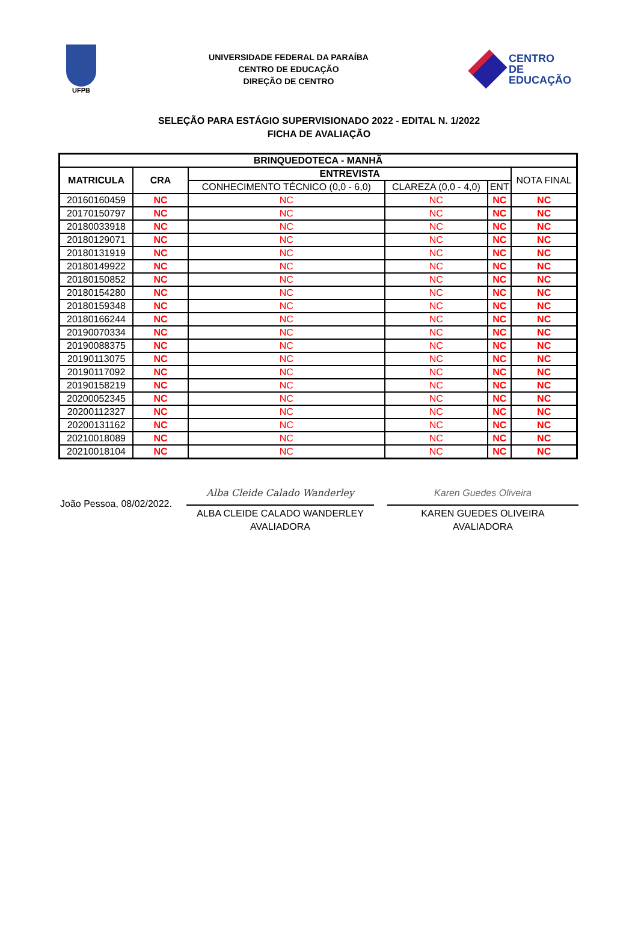UFPB
UNIVERSIDADE FEDERAL DA PARAÍBA
CENTRO DE EDUCAÇÃO
DIREÇÃO DE CENTRO
CENTRO
DE EDUCAÇÃO
SELEÇÃO PARA ESTÁGIO SUPERVISIONADO 2022 - EDITAL N. 1/2022
FICHA DE AVALIAÇÃO
| BRINQUEDOTECA - MANHÃ | | | | | |
| --- | --- | --- | --- | --- | --- |
| MATRICULA | CRA | ENTREVISTA | | | NOTA FINAL |
| | | CONHECIMENTO TÉCNICO (0,0 - 6,0) | CLAREZA (0,0 - 4,0) | ENT | |
| 20160160459 | NC | NC | NC | NC | NC |
| 20170150797 | NC | NC | NC | NC | NC |
| 20180033918 | NC | NC | NC | NC | NC |
| 20180129071 | NC | NC | NC | NC | NC |
| 20180131919 | NC | NC | NC | NC | NC |
| 20180149922 | NC | NC | NC | NC | NC |
| 20180150852 | NC | NC | NC | NC | NC |
| 20180154280 | NC | NC | NC | NC | NC |
| 20180159348 | NC | NC | NC | NC | NC |
| 20180166244 | NC | NC | NC | NC | NC |
| 20190070334 | NC | NC | NC | NC | NC |
| 20190088375 | NC | NC | NC | NC | NC |
| 20190113075 | NC | NC | NC | NC | NC |
| 20190117092 | NC | NC | NC | NC | NC |
| 20190158219 | NC | NC | NC | NC | NC |
| 20200052345 | NC | NC | NC | NC | NC |
| 20200112327 | NC | NC | NC | NC | NC |
| 20200131162 | NC | NC | NC | NC | NC |
| 20210018089 | NC | NC | NC | NC | NC |
| 20210018104 | NC | NC | NC | NC | NC |
João Pessoa, 08/02/2022.
Alba Cleide Calado Wanderley
ALBA CLEIDE CALADO WANDERLEY
AVALIADORA
Karen Guedes Oliveira
KAREN GUEDES OLIVEIRA
AVALIADORA